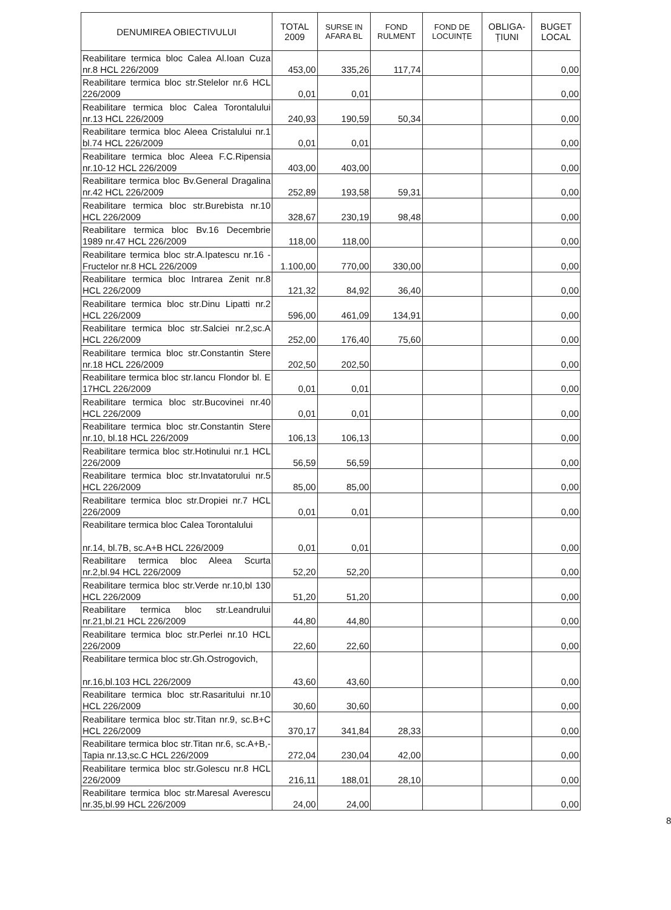| DENUMIREA OBIECTIVULUI | TOTAL 2009 | SURSE IN AFARA BL | FOND RULMENT | FOND DE LOCUINȚE | OBLIGA-ȚIUNI | BUGET LOCAL |
| --- | --- | --- | --- | --- | --- | --- |
| Reabilitare termica bloc Calea Al.Ioan Cuza nr.8 HCL 226/2009 | 453,00 | 335,26 | 117,74 | | | 0,00 |
| Reabilitare termica bloc str.Stelelor nr.6 HCL 226/2009 | 0,01 | 0,01 | | | | 0,00 |
| Reabilitare termica bloc Calea Torontalului nr.13 HCL 226/2009 | 240,93 | 190,59 | 50,34 | | | 0,00 |
| Reabilitare termica bloc Aleea Cristalului nr.1 bl.74 HCL 226/2009 | 0,01 | 0,01 | | | | 0,00 |
| Reabilitare termica bloc Aleea F.C.Ripensia nr.10-12 HCL 226/2009 | 403,00 | 403,00 | | | | 0,00 |
| Reabilitare termica bloc Bv.General Dragalina nr.42 HCL 226/2009 | 252,89 | 193,58 | 59,31 | | | 0,00 |
| Reabilitare termica bloc str.Burebista nr.10 HCL 226/2009 | 328,67 | 230,19 | 98,48 | | | 0,00 |
| Reabilitare termica bloc Bv.16 Decembrie 1989 nr.47 HCL 226/2009 | 118,00 | 118,00 | | | | 0,00 |
| Reabilitare termica bloc str.A.Ipatescu nr.16 -Fructelor nr.8 HCL 226/2009 | 1.100,00 | 770,00 | 330,00 | | | 0,00 |
| Reabilitare termica bloc Intrarea Zenit nr.8 HCL 226/2009 | 121,32 | 84,92 | 36,40 | | | 0,00 |
| Reabilitare termica bloc str.Dinu Lipatti nr.2 HCL 226/2009 | 596,00 | 461,09 | 134,91 | | | 0,00 |
| Reabilitare termica bloc str.Salciei nr.2,sc.A HCL 226/2009 | 252,00 | 176,40 | 75,60 | | | 0,00 |
| Reabilitare termica bloc str.Constantin Stere nr.18 HCL 226/2009 | 202,50 | 202,50 | | | | 0,00 |
| Reabilitare termica bloc str.Iancu Flondor bl. E 17HCL 226/2009 | 0,01 | 0,01 | | | | 0,00 |
| Reabilitare termica bloc str.Bucovinei nr.40 HCL 226/2009 | 0,01 | 0,01 | | | | 0,00 |
| Reabilitare termica bloc str.Constantin Stere nr.10, bl.18 HCL 226/2009 | 106,13 | 106,13 | | | | 0,00 |
| Reabilitare termica bloc str.Hotinului nr.1 HCL 226/2009 | 56,59 | 56,59 | | | | 0,00 |
| Reabilitare termica bloc str.Invatatorului nr.5 HCL 226/2009 | 85,00 | 85,00 | | | | 0,00 |
| Reabilitare termica bloc str.Dropiei nr.7 HCL 226/2009 | 0,01 | 0,01 | | | | 0,00 |
| Reabilitare termica bloc Calea Torontalului nr.14, bl.7B, sc.A+B HCL 226/2009 | 0,01 | 0,01 | | | | 0,00 |
| Reabilitare termica bloc Aleea Scurta nr.2,bl.94 HCL 226/2009 | 52,20 | 52,20 | | | | 0,00 |
| Reabilitare termica bloc str.Verde nr.10,bl 130 HCL 226/2009 | 51,20 | 51,20 | | | | 0,00 |
| Reabilitare termica bloc str.Leandrului nr.21,bl.21 HCL 226/2009 | 44,80 | 44,80 | | | | 0,00 |
| Reabilitare termica bloc str.Perlei nr.10 HCL 226/2009 | 22,60 | 22,60 | | | | 0,00 |
| Reabilitare termica bloc str.Gh.Ostrogovich, nr.16,bl.103 HCL 226/2009 | 43,60 | 43,60 | | | | 0,00 |
| Reabilitare termica bloc str.Rasaritului nr.10 HCL 226/2009 | 30,60 | 30,60 | | | | 0,00 |
| Reabilitare termica bloc str.Titan nr.9, sc.B+C HCL 226/2009 | 370,17 | 341,84 | 28,33 | | | 0,00 |
| Reabilitare termica bloc str.Titan nr.6, sc.A+B,-Tapia nr.13,sc.C HCL 226/2009 | 272,04 | 230,04 | 42,00 | | | 0,00 |
| Reabilitare termica bloc str.Golescu nr.8 HCL 226/2009 | 216,11 | 188,01 | 28,10 | | | 0,00 |
| Reabilitare termica bloc str.Maresal Averescu nr.35,bl.99 HCL 226/2009 | 24,00 | 24,00 | | | | 0,00 |
8